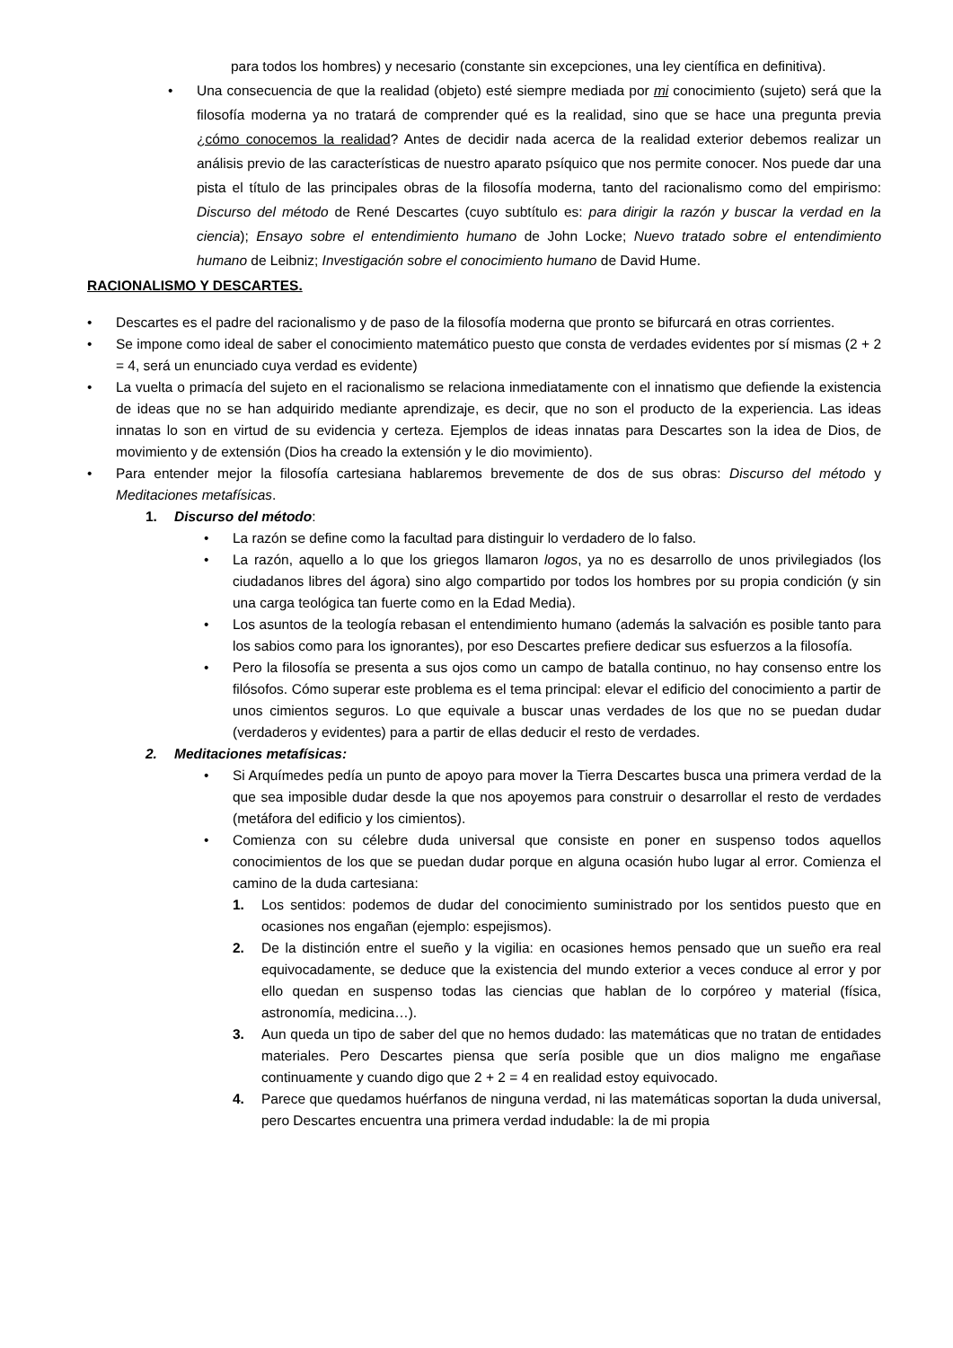para todos los hombres) y necesario (constante sin excepciones, una ley científica en definitiva).
• Una consecuencia de que la realidad (objeto) esté siempre mediada por mi conocimiento (sujeto) será que la filosofía moderna ya no tratará de comprender qué es la realidad, sino que se hace una pregunta previa ¿cómo conocemos la realidad? Antes de decidir nada acerca de la realidad exterior debemos realizar un análisis previo de las características de nuestro aparato psíquico que nos permite conocer. Nos puede dar una pista el título de las principales obras de la filosofía moderna, tanto del racionalismo como del empirismo: Discurso del método de René Descartes (cuyo subtítulo es: para dirigir la razón y buscar la verdad en la ciencia); Ensayo sobre el entendimiento humano de John Locke; Nuevo tratado sobre el entendimiento humano de Leibniz; Investigación sobre el conocimiento humano de David Hume.
RACIONALISMO Y DESCARTES.
• Descartes es el padre del racionalismo y de paso de la filosofía moderna que pronto se bifurcará en otras corrientes.
• Se impone como ideal de saber el conocimiento matemático puesto que consta de verdades evidentes por sí mismas (2 + 2 = 4, será un enunciado cuya verdad es evidente)
• La vuelta o primacía del sujeto en el racionalismo se relaciona inmediatamente con el innatismo que defiende la existencia de ideas que no se han adquirido mediante aprendizaje, es decir, que no son el producto de la experiencia. Las ideas innatas lo son en virtud de su evidencia y certeza. Ejemplos de ideas innatas para Descartes son la idea de Dios, de movimiento y de extensión (Dios ha creado la extensión y le dio movimiento).
• Para entender mejor la filosofía cartesiana hablaremos brevemente de dos de sus obras: Discurso del método y Meditaciones metafísicas.
1. Discurso del método:
• La razón se define como la facultad para distinguir lo verdadero de lo falso.
• La razón, aquello a lo que los griegos llamaron logos, ya no es desarrollo de unos privilegiados (los ciudadanos libres del ágora) sino algo compartido por todos los hombres por su propia condición (y sin una carga teológica tan fuerte como en la Edad Media).
• Los asuntos de la teología rebasan el entendimiento humano (además la salvación es posible tanto para los sabios como para los ignorantes), por eso Descartes prefiere dedicar sus esfuerzos a la filosofía.
• Pero la filosofía se presenta a sus ojos como un campo de batalla continuo, no hay consenso entre los filósofos. Cómo superar este problema es el tema principal: elevar el edificio del conocimiento a partir de unos cimientos seguros. Lo que equivale a buscar unas verdades de los que no se puedan dudar (verdaderos y evidentes) para a partir de ellas deducir el resto de verdades.
2. Meditaciones metafísicas:
• Si Arquímedes pedía un punto de apoyo para mover la Tierra Descartes busca una primera verdad de la que sea imposible dudar desde la que nos apoyemos para construir o desarrollar el resto de verdades (metáfora del edificio y los cimientos).
• Comienza con su célebre duda universal que consiste en poner en suspenso todos aquellos conocimientos de los que se puedan dudar porque en alguna ocasión hubo lugar al error. Comienza el camino de la duda cartesiana:
1. Los sentidos: podemos de dudar del conocimiento suministrado por los sentidos puesto que en ocasiones nos engañan (ejemplo: espejismos).
2. De la distinción entre el sueño y la vigilia: en ocasiones hemos pensado que un sueño era real equivocadamente, se deduce que la existencia del mundo exterior a veces conduce al error y por ello quedan en suspenso todas las ciencias que hablan de lo corpóreo y material (física, astronomía, medicina…).
3. Aun queda un tipo de saber del que no hemos dudado: las matemáticas que no tratan de entidades materiales. Pero Descartes piensa que sería posible que un dios maligno me engañase continuamente y cuando digo que 2 + 2 = 4 en realidad estoy equivocado.
4. Parece que quedamos huérfanos de ninguna verdad, ni las matemáticas soportan la duda universal, pero Descartes encuentra una primera verdad indudable: la de mi propia